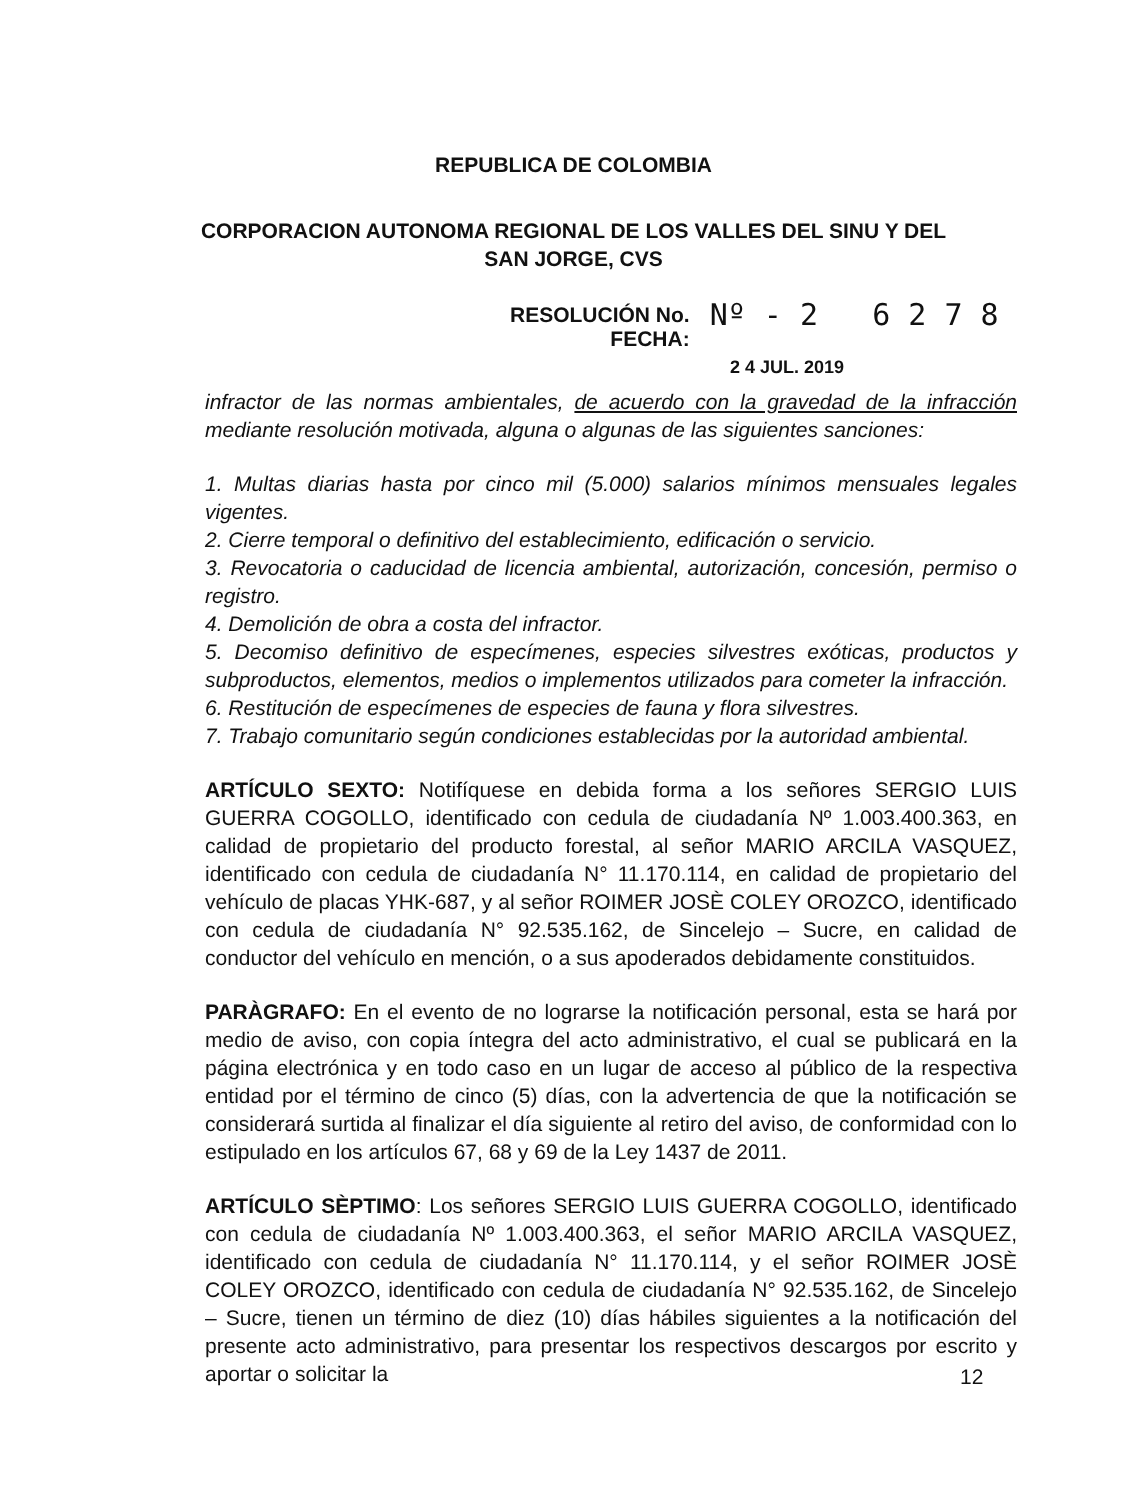REPUBLICA DE COLOMBIA
CORPORACION AUTONOMA REGIONAL DE LOS VALLES DEL SINU Y DEL
SAN JORGE, CVS
RESOLUCIÓN No.
FECHA:
Nº - 2 6 2 7 8
2 4 JUL. 2019
infractor de las normas ambientales, de acuerdo con la gravedad de la infracción mediante resolución motivada, alguna o algunas de las siguientes sanciones:
1. Multas diarias hasta por cinco mil (5.000) salarios mínimos mensuales legales vigentes.
2. Cierre temporal o definitivo del establecimiento, edificación o servicio.
3. Revocatoria o caducidad de licencia ambiental, autorización, concesión, permiso o registro.
4. Demolición de obra a costa del infractor.
5. Decomiso definitivo de especímenes, especies silvestres exóticas, productos y subproductos, elementos, medios o implementos utilizados para cometer la infracción.
6. Restitución de especímenes de especies de fauna y flora silvestres.
7. Trabajo comunitario según condiciones establecidas por la autoridad ambiental.
ARTÍCULO SEXTO: Notifíquese en debida forma a los señores SERGIO LUIS GUERRA COGOLLO, identificado con cedula de ciudadanía Nº 1.003.400.363, en calidad de propietario del producto forestal, al señor MARIO ARCILA VASQUEZ, identificado con cedula de ciudadanía N° 11.170.114, en calidad de propietario del vehículo de placas YHK-687, y al señor ROIMER JOSÈ COLEY OROZCO, identificado con cedula de ciudadanía N° 92.535.162, de Sincelejo – Sucre, en calidad de conductor del vehículo en mención, o a sus apoderados debidamente constituidos.
PARÀGRAFO: En el evento de no lograrse la notificación personal, esta se hará por medio de aviso, con copia íntegra del acto administrativo, el cual se publicará en la página electrónica y en todo caso en un lugar de acceso al público de la respectiva entidad por el término de cinco (5) días, con la advertencia de que la notificación se considerará surtida al finalizar el día siguiente al retiro del aviso, de conformidad con lo estipulado en los artículos 67, 68 y 69 de la Ley 1437 de 2011.
ARTÍCULO SÈPTIMO: Los señores SERGIO LUIS GUERRA COGOLLO, identificado con cedula de ciudadanía Nº 1.003.400.363, el señor MARIO ARCILA VASQUEZ, identificado con cedula de ciudadanía N° 11.170.114, y el señor ROIMER JOSÈ COLEY OROZCO, identificado con cedula de ciudadanía N° 92.535.162, de Sincelejo – Sucre, tienen un término de diez (10) días hábiles siguientes a la notificación del presente acto administrativo, para presentar los respectivos descargos por escrito y aportar o solicitar la
12